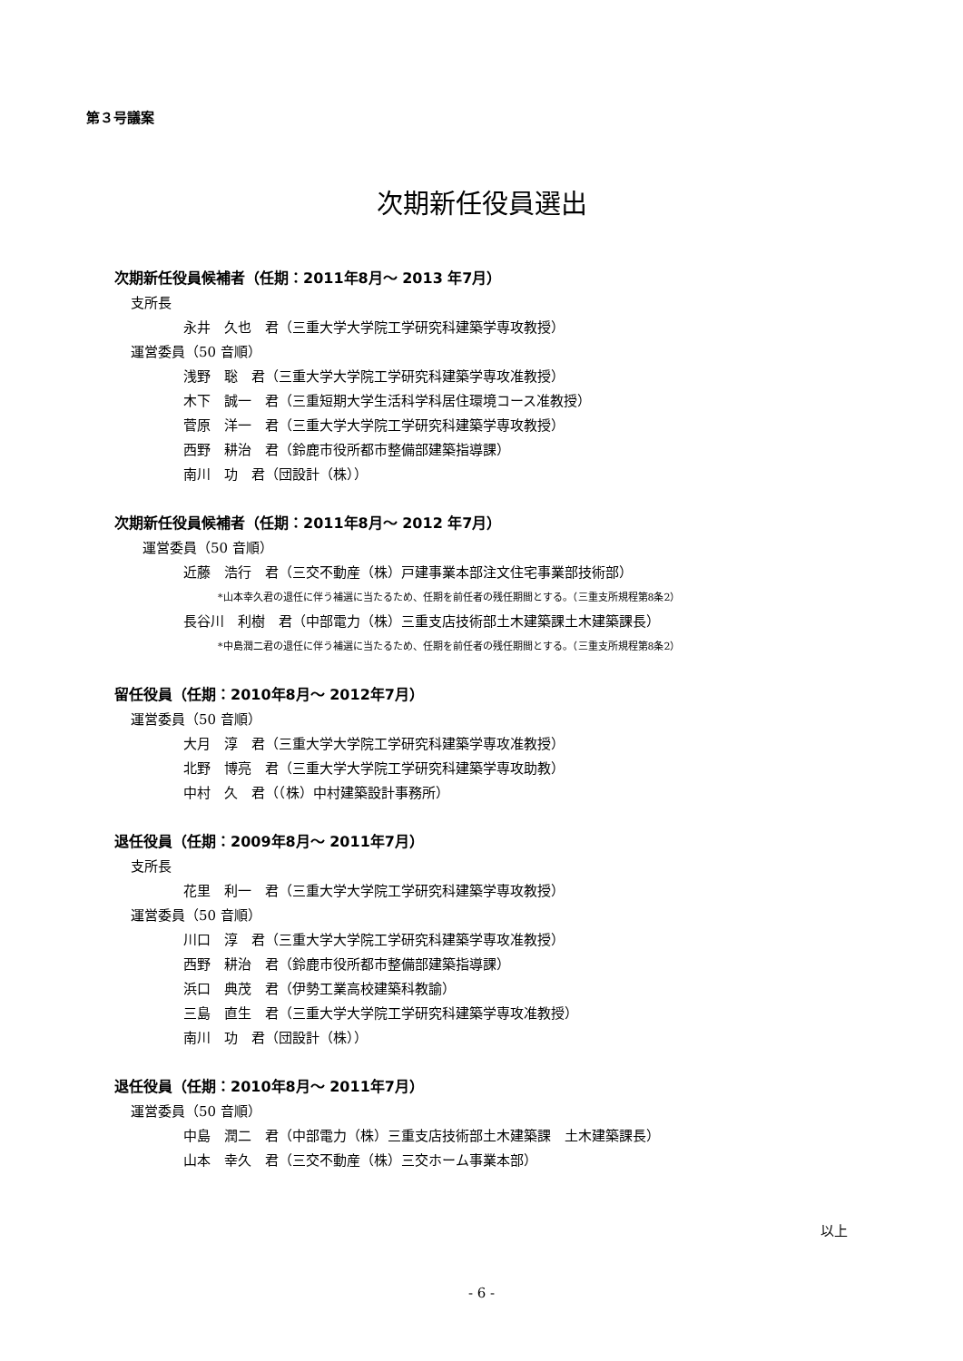第３号議案
次期新任役員選出
次期新任役員候補者（任期：2011年8月～ 2013 年7月）
支所長
永井　久也　君（三重大学大学院工学研究科建築学専攻教授）
運営委員（50 音順）
浅野　聡　君（三重大学大学院工学研究科建築学専攻准教授）
木下　誠一　君（三重短期大学生活科学科居住環境コース准教授）
菅原　洋一　君（三重大学大学院工学研究科建築学専攻教授）
西野　耕治　君（鈴鹿市役所都市整備部建築指導課）
南川　功　君（団設計（株））
次期新任役員候補者（任期：2011年8月～ 2012 年7月）
運営委員（50 音順）
近藤　浩行　君（三交不動産（株）戸建事業本部注文住宅事業部技術部）
*山本幸久君の退任に伴う補選に当たるため、任期を前任者の残任期間とする。（三重支所規程第8条2）
長谷川　利樹　君（中部電力（株）三重支店技術部土木建築課土木建築課長）
*中島潤二君の退任に伴う補選に当たるため、任期を前任者の残任期間とする。（三重支所規程第8条2）
留任役員（任期：2010年8月～ 2012年7月）
運営委員（50 音順）
大月　淳　君（三重大学大学院工学研究科建築学専攻准教授）
北野　博亮　君（三重大学大学院工学研究科建築学専攻助教）
中村　久　君（（株）中村建築設計事務所）
退任役員（任期：2009年8月～ 2011年7月）
支所長
花里　利一　君（三重大学大学院工学研究科建築学専攻教授）
運営委員（50 音順）
川口　淳　君（三重大学大学院工学研究科建築学専攻准教授）
西野　耕治　君（鈴鹿市役所都市整備部建築指導課）
浜口　典茂　君（伊勢工業高校建築科教諭）
三島　直生　君（三重大学大学院工学研究科建築学専攻准教授）
南川　功　君（団設計（株））
退任役員（任期：2010年8月～ 2011年7月）
運営委員（50 音順）
中島　潤二　君（中部電力（株）三重支店技術部土木建築課　土木建築課長）
山本　幸久　君（三交不動産（株）三交ホーム事業本部）
以上
- 6 -